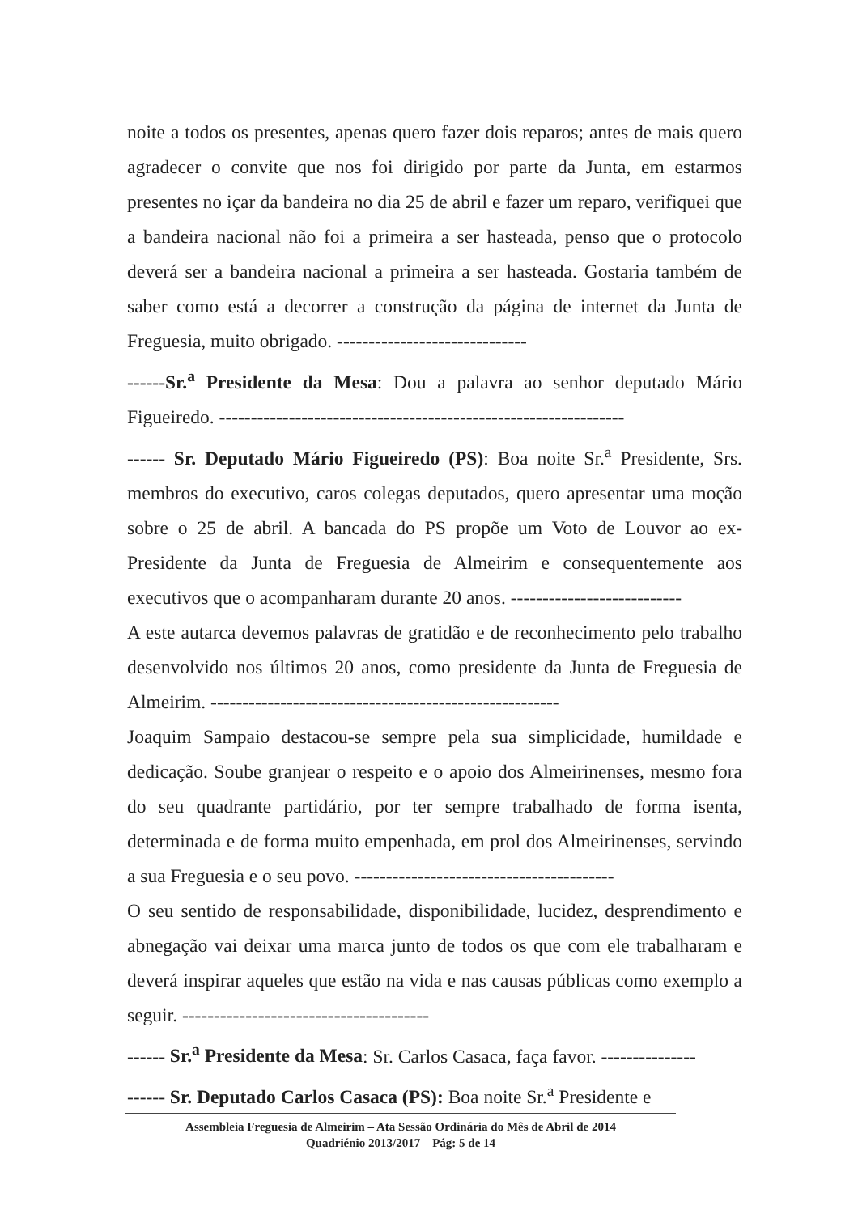noite a todos os presentes, apenas quero fazer dois reparos; antes de mais quero agradecer o convite que nos foi dirigido por parte da Junta, em estarmos presentes no içar da bandeira no dia 25 de abril e fazer um reparo, verifiquei que a bandeira nacional não foi a primeira a ser hasteada, penso que o protocolo deverá ser a bandeira nacional a primeira a ser hasteada. Gostaria também de saber como está a decorrer a construção da página de internet da Junta de Freguesia, muito obrigado. ------------------------------
------Sr.<sup>a</sup> Presidente da Mesa: Dou a palavra ao senhor deputado Mário Figueiredo. ----------------------------------------------------------------
------ Sr. Deputado Mário Figueiredo (PS): Boa noite Sr.<sup>a</sup> Presidente, Srs. membros do executivo, caros colegas deputados, quero apresentar uma moção sobre o 25 de abril. A bancada do PS propõe um Voto de Louvor ao ex-Presidente da Junta de Freguesia de Almeirim e consequentemente aos executivos que o acompanharam durante 20 anos. ---------------------------
A este autarca devemos palavras de gratidão e de reconhecimento pelo trabalho desenvolvido nos últimos 20 anos, como presidente da Junta de Freguesia de Almeirim. -------------------------------------------------------
Joaquim Sampaio destacou-se sempre pela sua simplicidade, humildade e dedicação. Soube granjear o respeito e o apoio dos Almeirinenses, mesmo fora do seu quadrante partidário, por ter sempre trabalhado de forma isenta, determinada e de forma muito empenhada, em prol dos Almeirinenses, servindo a sua Freguesia e o seu povo. -----------------------------------------
O seu sentido de responsabilidade, disponibilidade, lucidez, desprendimento e abnegação vai deixar uma marca junto de todos os que com ele trabalharam e deverá inspirar aqueles que estão na vida e nas causas públicas como exemplo a seguir. ---------------------------------------
------ Sr.<sup>a</sup> Presidente da Mesa: Sr. Carlos Casaca, faça favor. ---------------
------ Sr. Deputado Carlos Casaca (PS): Boa noite Sr.<sup>a</sup> Presidente e
Assembleia Freguesia de Almeirim – Ata Sessão Ordinária do Mês de Abril de 2014
Quadriénio 2013/2017 – Pág: 5 de 14